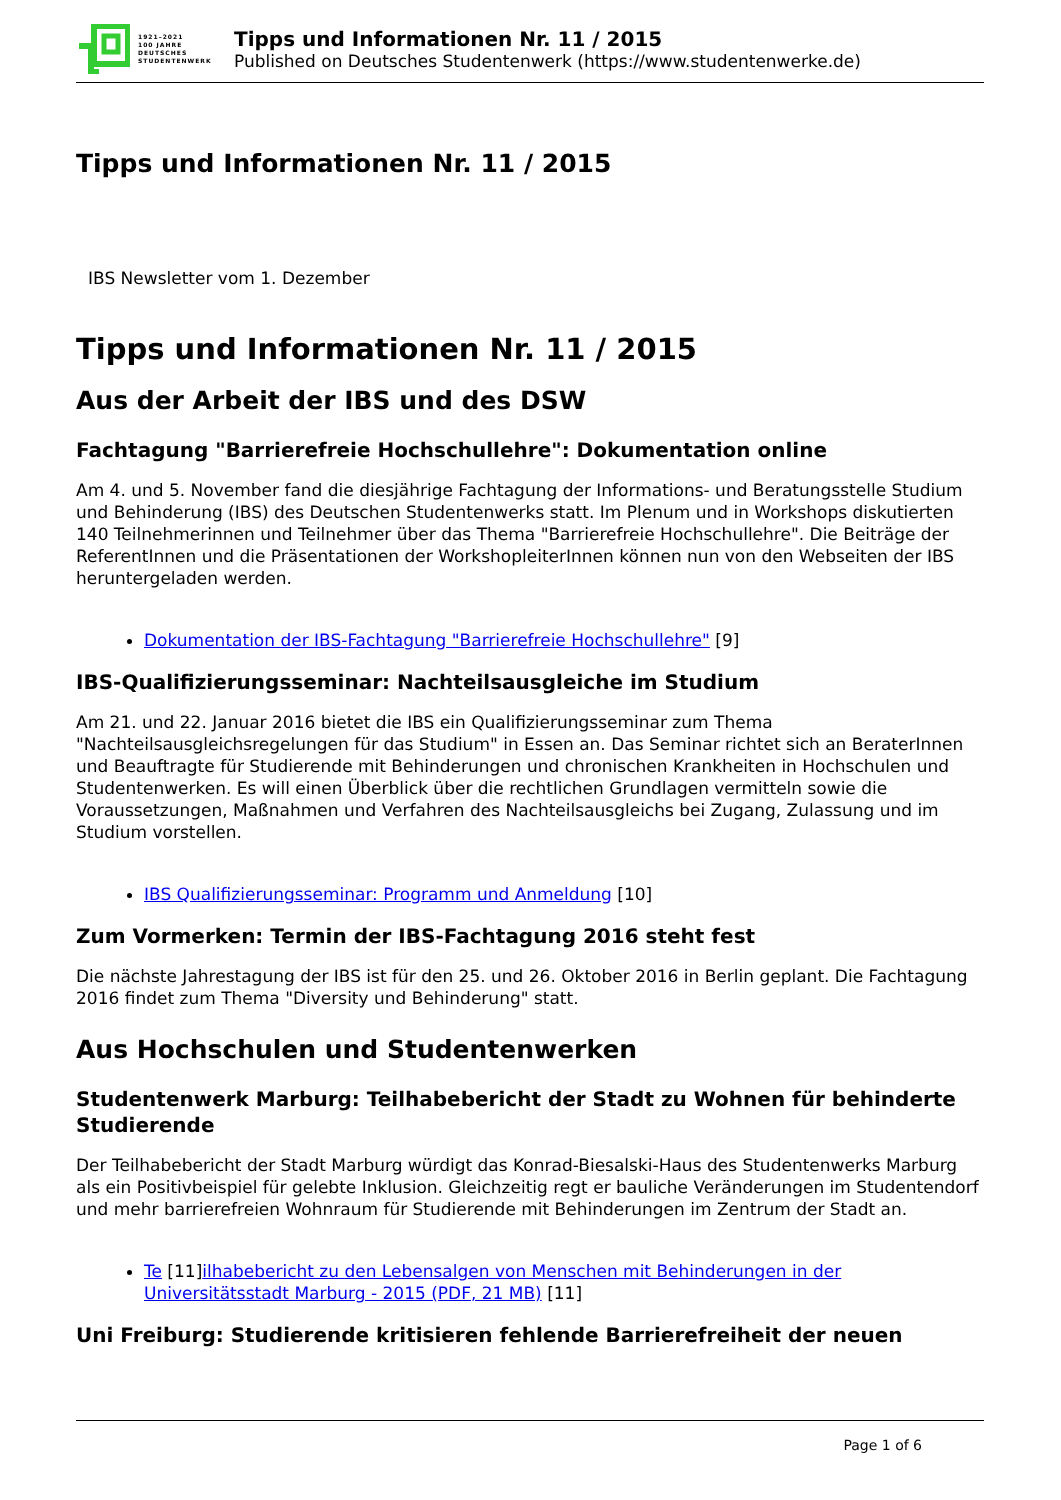1921–2021
100 JAHRE
DEUTSCHES
STUDENTENWERK
Tipps und Informationen Nr. 11 / 2015
Published on Deutsches Studentenwerk (https://www.studentenwerke.de)
Tipps und Informationen Nr. 11 / 2015
IBS Newsletter vom 1. Dezember
Tipps und Informationen Nr. 11 / 2015
Aus der Arbeit der IBS und des DSW
Fachtagung "Barrierefreie Hochschullehre": Dokumentation online
Am 4. und 5. November fand die diesjährige Fachtagung der Informations- und Beratungsstelle Studium und Behinderung (IBS) des Deutschen Studentenwerks statt. Im Plenum und in Workshops diskutierten 140 Teilnehmerinnen und Teilnehmer über das Thema "Barrierefreie Hochschullehre". Die Beiträge der ReferentInnen und die Präsentationen der WorkshopleiterInnen können nun von den Webseiten der IBS heruntergeladen werden.
Dokumentation der IBS-Fachtagung "Barrierefreie Hochschullehre" [9]
IBS-Qualifizierungsseminar: Nachteilsausgleiche im Studium
Am 21. und 22. Januar 2016 bietet die IBS ein Qualifizierungsseminar zum Thema "Nachteilsausgleichsregelungen für das Studium" in Essen an. Das Seminar richtet sich an BeraterInnen und Beauftragte für Studierende mit Behinderungen und chronischen Krankheiten in Hochschulen und Studentenwerken. Es will einen Überblick über die rechtlichen Grundlagen vermitteln sowie die Voraussetzungen, Maßnahmen und Verfahren des Nachteilsausgleichs bei Zugang, Zulassung und im Studium vorstellen.
IBS Qualifizierungsseminar: Programm und Anmeldung [10]
Zum Vormerken: Termin der IBS-Fachtagung 2016 steht fest
Die nächste Jahrestagung der IBS ist für den 25. und 26. Oktober 2016 in Berlin geplant. Die Fachtagung 2016 findet zum Thema "Diversity und Behinderung" statt.
Aus Hochschulen und Studentenwerken
Studentenwerk Marburg: Teilhabebericht der Stadt zu Wohnen für behinderte Studierende
Der Teilhabebericht der Stadt Marburg würdigt das Konrad-Biesalski-Haus des Studentenwerks Marburg als ein Positivbeispiel für gelebte Inklusion. Gleichzeitig regt er bauliche Veränderungen im Studentendorf und mehr barrierefreien Wohnraum für Studierende mit Behinderungen im Zentrum der Stadt an.
Te [11]ilhabebericht zu den Lebensalgen von Menschen mit Behinderungen in der Universitätsstadt Marburg - 2015 (PDF, 21 MB) [11]
Uni Freiburg: Studierende kritisieren fehlende Barrierefreiheit der neuen
Page 1 of 6